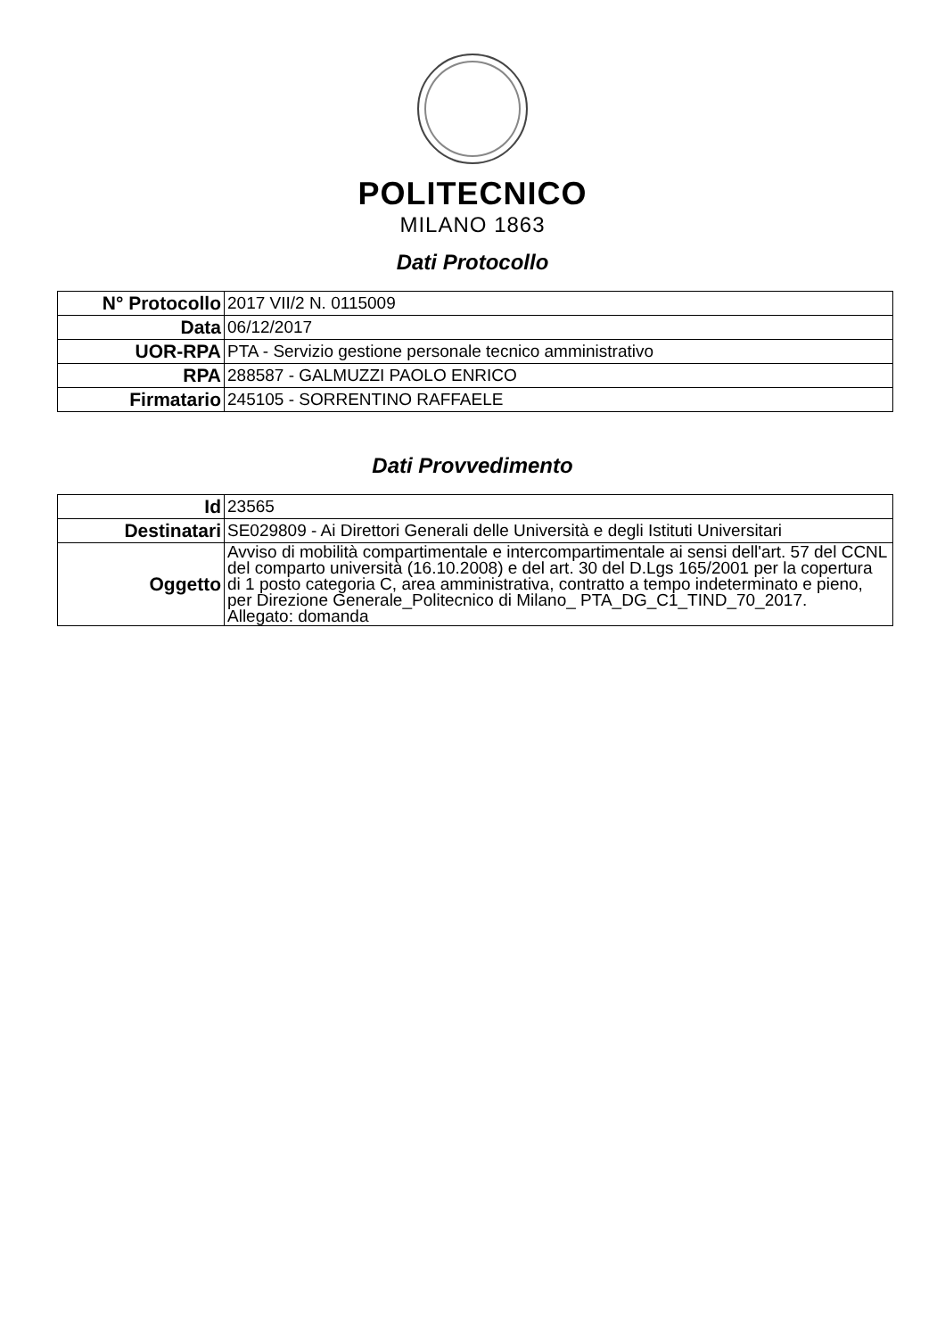POLITECNICO
MILANO 1863
Dati Protocollo
| N° Protocollo | 2017 VII/2 N. 0115009 |
| Data | 06/12/2017 |
| UOR-RPA | PTA - Servizio gestione personale tecnico amministrativo |
| RPA | 288587 - GALMUZZI PAOLO ENRICO |
| Firmatario | 245105 - SORRENTINO RAFFAELE |
Dati Provvedimento
| Id | 23565 |
| Destinatari | SE029809 - Ai Direttori Generali delle Università e degli Istituti Universitari |
| Oggetto | Avviso di mobilità compartimentale e intercompartimentale ai sensi dell'art. 57 del CCNL del comparto università (16.10.2008) e del art. 30 del D.Lgs 165/2001 per la copertura di 1 posto categoria C, area amministrativa, contratto a tempo indeterminato e pieno, per Direzione Generale_Politecnico di Milano_ PTA_DG_C1_TIND_70_2017. Allegato: domanda |